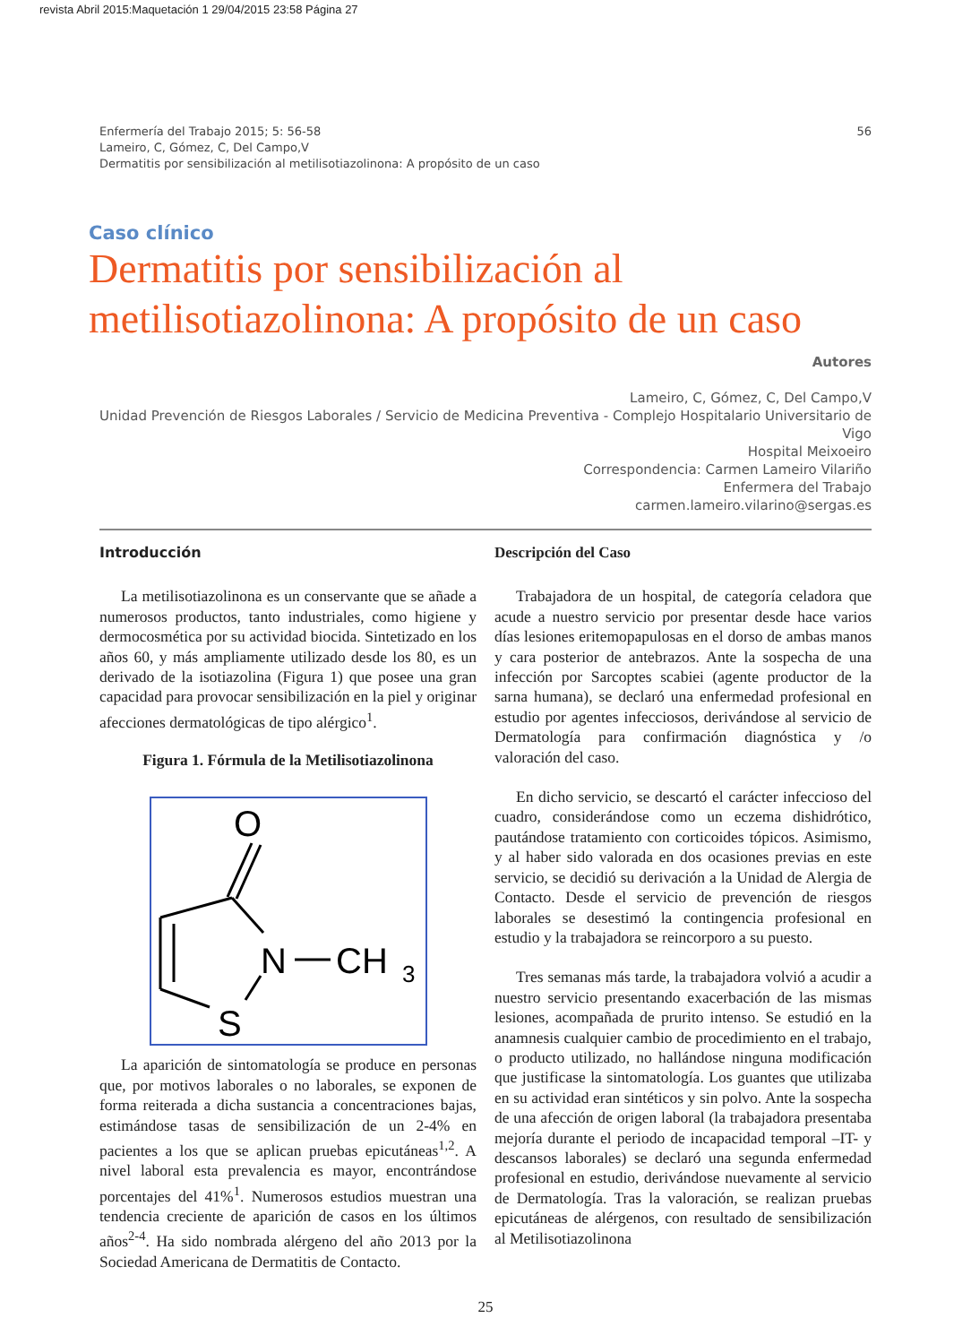revista Abril 2015:Maquetación 1 29/04/2015 23:58 Página 27
56 Enfermería del Trabajo 2015; 5: 56-58
Lameiro, C, Gómez, C, Del Campo,V
Dermatitis por sensibilización al metilisotiazolinona: A propósito de un caso
Caso clínico
Dermatitis por sensibilización al metilisotiazolinona: A propósito de un caso
Autores
Lameiro, C, Gómez, C, Del Campo,V
Unidad Prevención de Riesgos Laborales / Servicio de Medicina Preventiva - Complejo Hospitalario Universitario de Vigo
Hospital Meixoeiro
Correspondencia: Carmen Lameiro Vilariño
Enfermera del Trabajo
carmen.lameiro.vilarino@sergas.es
Introducción
La metilisotiazolinona es un conservante que se añade a numerosos productos, tanto industriales, como higiene y dermocosmética por su actividad biocida. Sintetizado en los años 60, y más ampliamente utilizado desde los 80, es un derivado de la isotiazolina (Figura 1) que posee una gran capacidad para provocar sensibilización en la piel y originar afecciones dermatológicas de tipo alérgico<sup>1</sup>.
Figura 1. Fórmula de la Metilisotiazolinona
O
N
CH
3
S
La aparición de sintomatología se produce en personas que, por motivos laborales o no laborales, se exponen de forma reiterada a dicha sustancia a concentraciones bajas, estimándose tasas de sensibilización de un 2-4% en pacientes a los que se aplican pruebas epicutáneas<sup>1,2</sup>. A nivel laboral esta prevalencia es mayor, encontrándose porcentajes del 41%<sup>1</sup>. Numerosos estudios muestran una tendencia creciente de aparición de casos en los últimos años<sup>2-4</sup>. Ha sido nombrada alérgeno del año 2013 por la Sociedad Americana de Dermatitis de Contacto.
Descripción del Caso
Trabajadora de un hospital, de categoría celadora que acude a nuestro servicio por presentar desde hace varios días lesiones eritemopapulosas en el dorso de ambas manos y cara posterior de antebrazos. Ante la sospecha de una infección por Sarcoptes scabiei (agente productor de la sarna humana), se declaró una enfermedad profesional en estudio por agentes infecciosos, derivándose al servicio de Dermatología para confirmación diagnóstica y /o valoración del caso.
En dicho servicio, se descartó el carácter infeccioso del cuadro, considerándose como un eczema dishidrótico, pautándose tratamiento con corticoides tópicos. Asimismo, y al haber sido valorada en dos ocasiones previas en este servicio, se decidió su derivación a la Unidad de Alergia de Contacto. Desde el servicio de prevención de riesgos laborales se desestimó la contingencia profesional en estudio y la trabajadora se reincorporo a su puesto.
Tres semanas más tarde, la trabajadora volvió a acudir a nuestro servicio presentando exacerbación de las mismas lesiones, acompañada de prurito intenso. Se estudió en la anamnesis cualquier cambio de procedimiento en el trabajo, o producto utilizado, no hallándose ninguna modificación que justificase la sintomatología. Los guantes que utilizaba en su actividad eran sintéticos y sin polvo. Ante la sospecha de una afección de origen laboral (la trabajadora presentaba mejoría durante el periodo de incapacidad temporal –IT- y descansos laborales) se declaró una segunda enfermedad profesional en estudio, derivándose nuevamente al servicio de Dermatología. Tras la valoración, se realizan pruebas epicutáneas de alérgenos, con resultado de sensibilización al Metilisotiazolinona
25